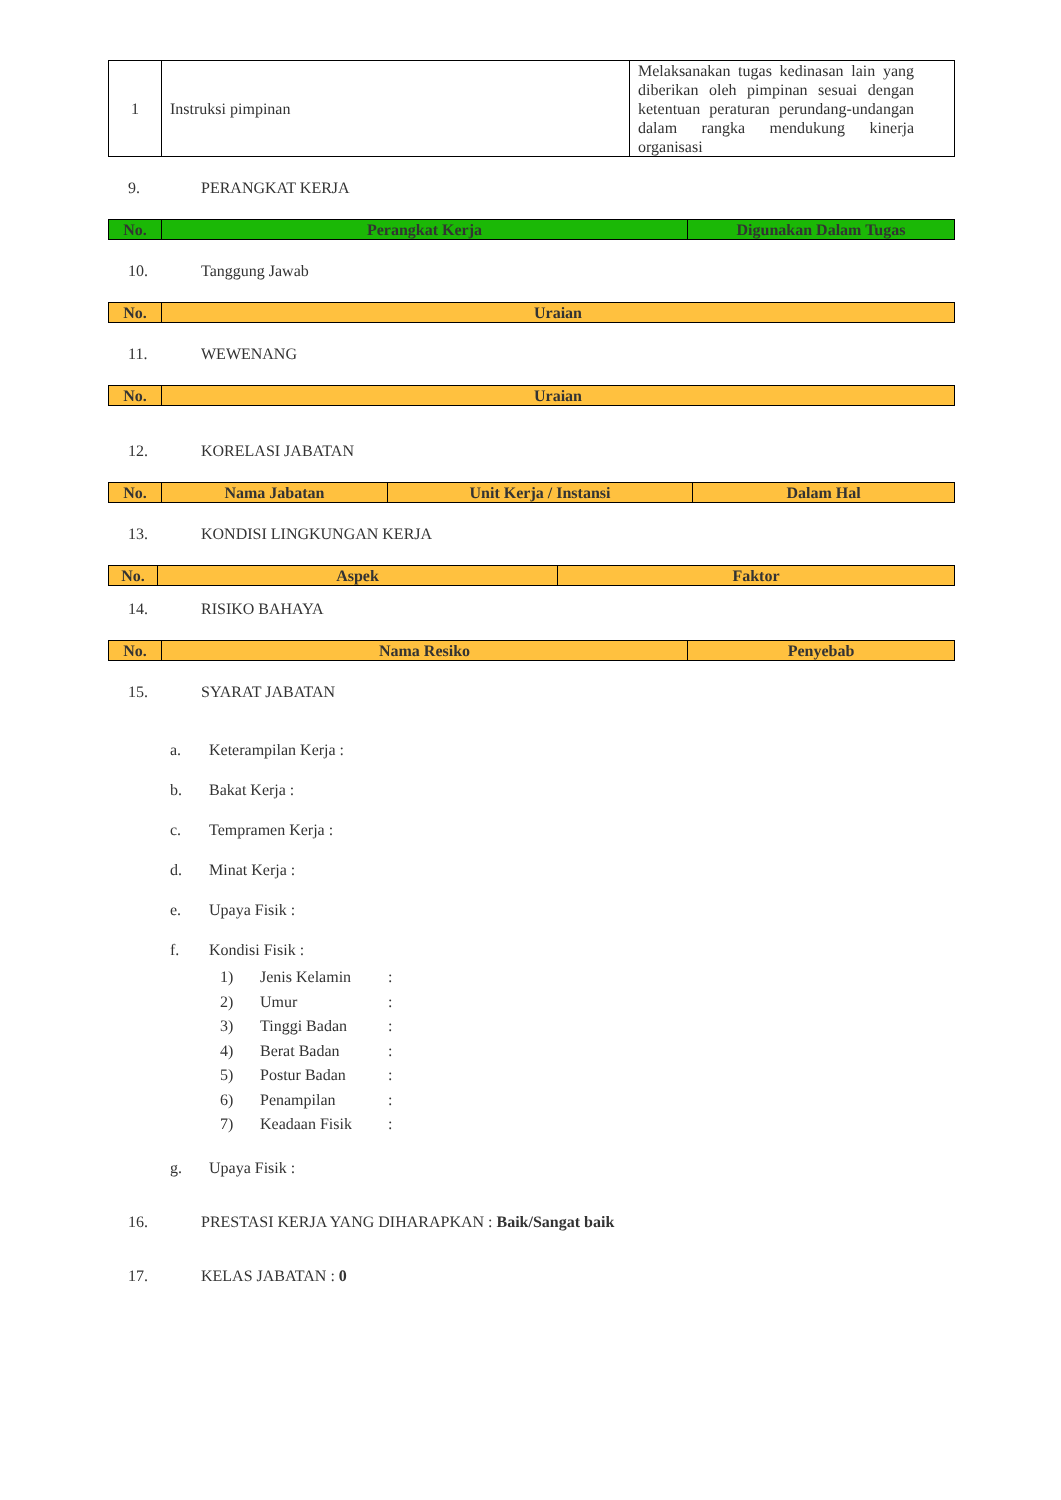| 1 | Instruksi pimpinan | Melaksanakan tugas kedinasan lain yang diberikan oleh pimpinan sesuai dengan ketentuan peraturan perundang-undangan dalam rangka mendukung kinerja organisasi |
9. PERANGKAT KERJA
| No. | Perangkat Kerja | Digunakan Dalam Tugas |
| --- | --- | --- |
10. Tanggung Jawab
| No. | Uraian |
| --- | --- |
11. WEWENANG
| No. | Uraian |
| --- | --- |
12. KORELASI JABATAN
| No. | Nama Jabatan | Unit Kerja / Instansi | Dalam Hal |
| --- | --- | --- | --- |
13. KONDISI LINGKUNGAN KERJA
| No. | Aspek | Faktor |
| --- | --- | --- |
14. RISIKO BAHAYA
| No. | Nama Resiko | Penyebab |
| --- | --- | --- |
15. SYARAT JABATAN
a. Keterampilan Kerja :
b. Bakat Kerja :
c. Tempramen Kerja :
d. Minat Kerja :
e. Upaya Fisik :
f. Kondisi Fisik :
1) Jenis Kelamin:
2) Umur:
3) Tinggi Badan:
4) Berat Badan:
5) Postur Badan:
6) Penampilan:
7) Keadaan Fisik:
g. Upaya Fisik :
16. PRESTASI KERJA YANG DIHARAPKAN : Baik/Sangat baik
17. KELAS JABATAN : 0